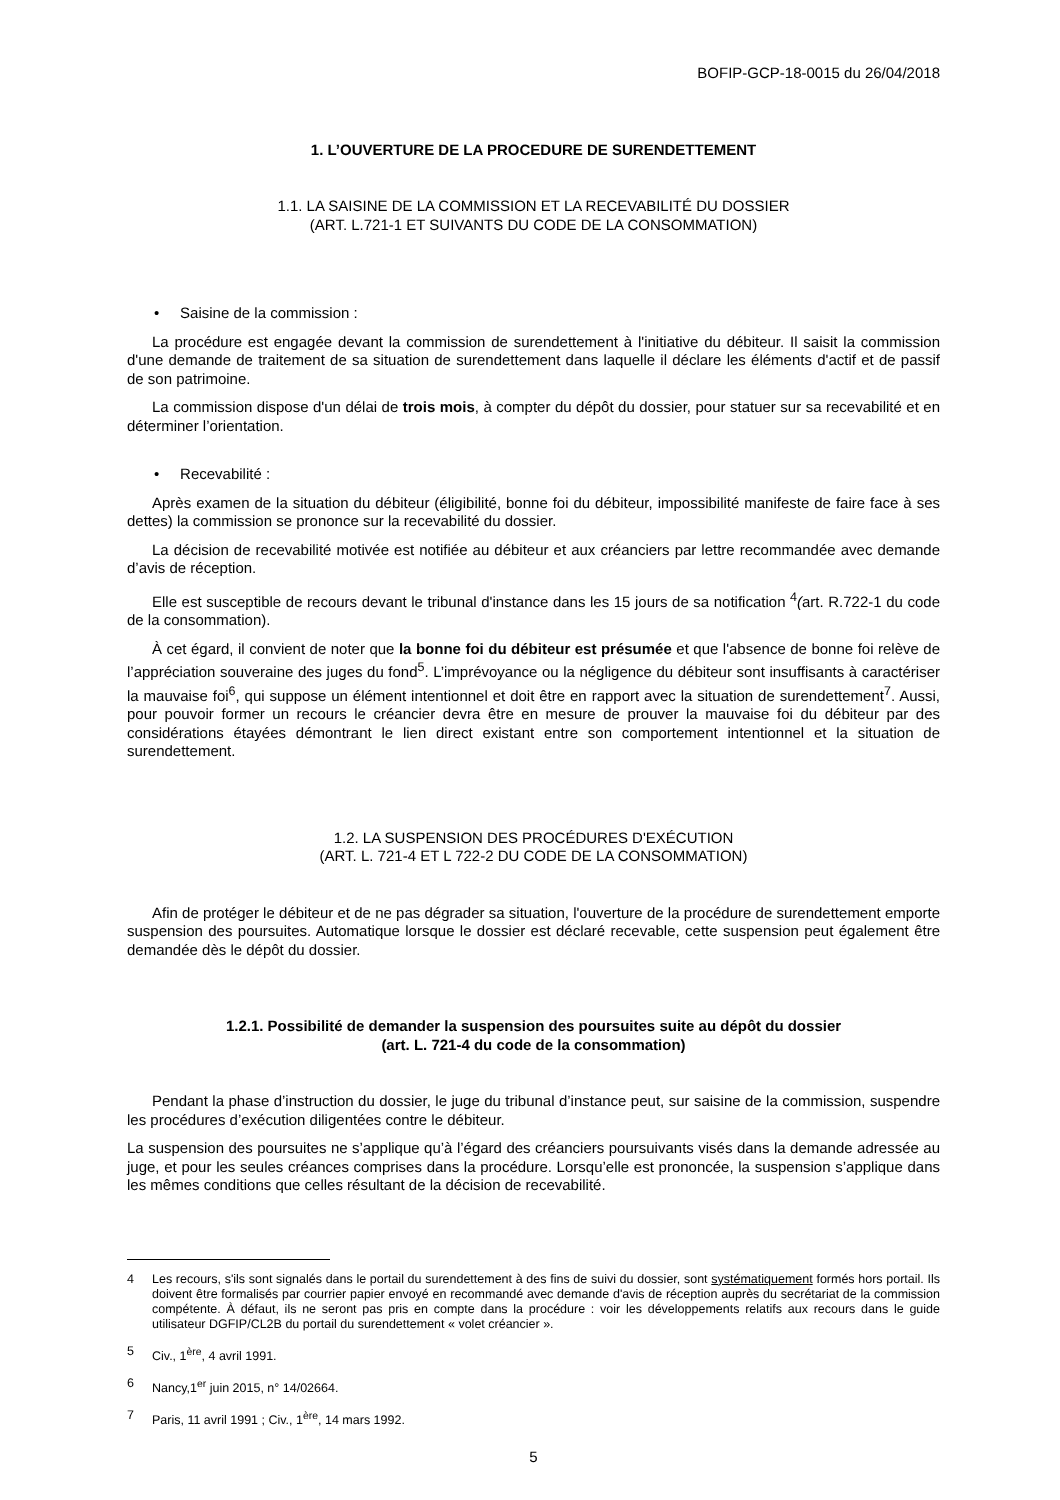BOFIP-GCP-18-0015 du 26/04/2018
1. L’OUVERTURE DE LA PROCEDURE DE SURENDETTEMENT
1.1. LA SAISINE DE LA COMMISSION ET LA RECEVABILITÉ DU DOSSIER
(ART. L.721-1 ET SUIVANTS DU CODE DE LA CONSOMMATION)
• Saisine de la commission :
La procédure est engagée devant la commission de surendettement à l'initiative du débiteur. Il saisit la commission d'une demande de traitement de sa situation de surendettement dans laquelle il déclare les éléments d'actif et de passif de son patrimoine.
La commission dispose d'un délai de trois mois, à compter du dépôt du dossier, pour statuer sur sa recevabilité et en déterminer l’orientation.
• Recevabilité :
Après examen de la situation du débiteur (éligibilité, bonne foi du débiteur, impossibilité manifeste de faire face à ses dettes) la commission se prononce sur la recevabilité du dossier.
La décision de recevabilité motivée est notifiée au débiteur et aux créanciers par lettre recommandée avec demande d’avis de réception.
Elle est susceptible de recours devant le tribunal d'instance dans les 15 jours de sa notification <sup>4</sup>(art. R.722-1 du code de la consommation).
À cet égard, il convient de noter que la bonne foi du débiteur est présumée et que l'absence de bonne foi relève de l’appréciation souveraine des juges du fond<sup>5</sup>. L’imprévoyance ou la négligence du débiteur sont insuffisants à caractériser la mauvaise foi<sup>6</sup>, qui suppose un élément intentionnel et doit être en rapport avec la situation de surendettement<sup>7</sup>. Aussi, pour pouvoir former un recours le créancier devra être en mesure de prouver la mauvaise foi du débiteur par des considérations étayées démontrant le lien direct existant entre son comportement intentionnel et la situation de surendettement.
1.2. LA SUSPENSION DES PROCÉDURES D'EXÉCUTION
(ART. L. 721-4 ET L 722-2 DU CODE DE LA CONSOMMATION)
Afin de protéger le débiteur et de ne pas dégrader sa situation, l'ouverture de la procédure de surendettement emporte suspension des poursuites. Automatique lorsque le dossier est déclaré recevable, cette suspension peut également être demandée dès le dépôt du dossier.
1.2.1. Possibilité de demander la suspension des poursuites suite au dépôt du dossier
(art. L. 721-4 du code de la consommation)
Pendant la phase d’instruction du dossier, le juge du tribunal d’instance peut, sur saisine de la commission, suspendre les procédures d’exécution diligentées contre le débiteur.
La suspension des poursuites ne s’applique qu’à l’égard des créanciers poursuivants visés dans la demande adressée au juge, et pour les seules créances comprises dans la procédure. Lorsqu’elle est prononcée, la suspension s’applique dans les mêmes conditions que celles résultant de la décision de recevabilité.
4 Les recours, s'ils sont signalés dans le portail du surendettement à des fins de suivi du dossier, sont systématiquement formés hors portail. Ils doivent être formalisés par courrier papier envoyé en recommandé avec demande d'avis de réception auprès du secrétariat de la commission compétente. À défaut, ils ne seront pas pris en compte dans la procédure : voir les développements relatifs aux recours dans le guide utilisateur DGFIP/CL2B du portail du surendettement « volet créancier ».
5 Civ., 1<sup>ère</sup>, 4 avril 1991.
6 Nancy,1<sup>er</sup> juin 2015, n° 14/02664.
7 Paris, 11 avril 1991 ; Civ., 1<sup>ère</sup>, 14 mars 1992.
5